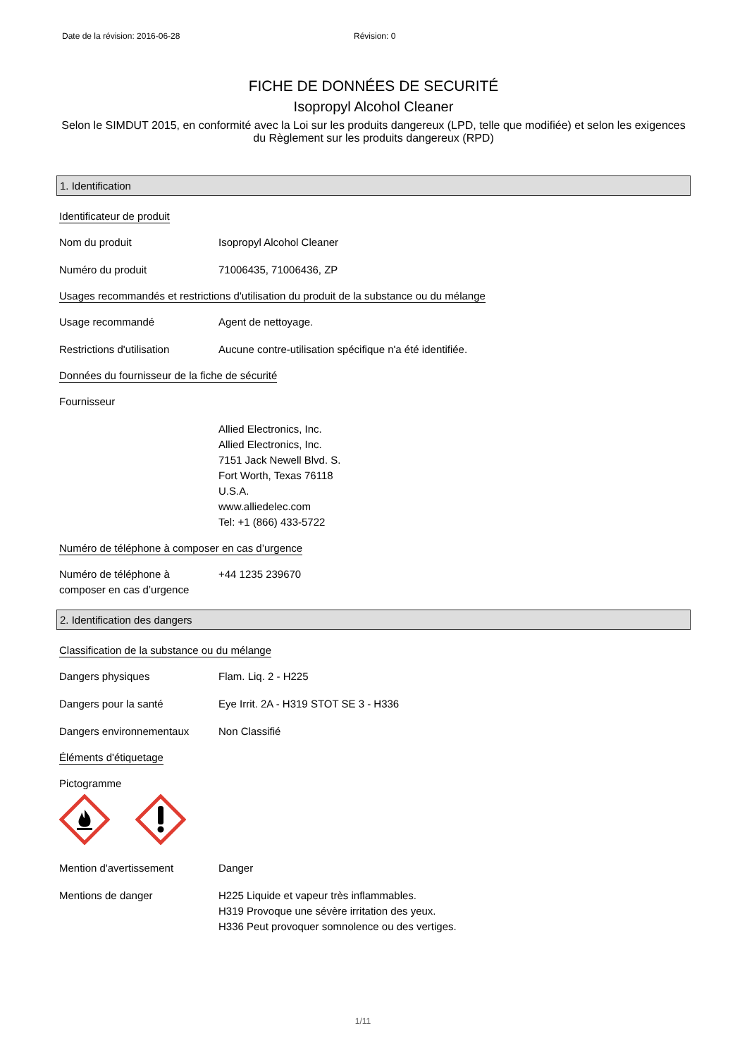Date de la révision: 2016-06-28 Révision: 0
FICHE DE DONNÉES DE SECURITÉ
Isopropyl Alcohol Cleaner
Selon le SIMDUT 2015, en conformité avec la Loi sur les produits dangereux (LPD, telle que modifiée) et selon les exigences du Règlement sur les produits dangereux (RPD)
1. Identification
Identificateur de produit
Nom du produit Isopropyl Alcohol Cleaner
Numéro du produit 71006435, 71006436, ZP
Usages recommandés et restrictions d'utilisation du produit de la substance ou du mélange
Usage recommandé Agent de nettoyage.
Restrictions d'utilisation
Aucune contre-utilisation spécifique n'a été identifiée.
Données du fournisseur de la fiche de sécurité
Fournisseur
Allied Electronics, Inc.
Allied Electronics, Inc.
7151 Jack Newell Blvd. S.
Fort Worth, Texas 76118
U.S.A.
www.alliedelec.com
Tel: +1 (866) 433-5722
Numéro de téléphone à composer en cas d’urgence
Numéro de téléphone à composer en cas d’urgence
+44 1235 239670
2. Identification des dangers
Classification de la substance ou du mélange
Dangers physiques Flam. Liq. 2 - H225
Dangers pour la santé Eye Irrit. 2A - H319 STOT SE 3 - H336
Dangers environnementaux Non Classifié
Éléments d'étiquetage
Pictogramme
Mention d'avertissement Danger
Mentions de danger H225 Liquide et vapeur très inflammables.
H319 Provoque une sévère irritation des yeux.
H336 Peut provoquer somnolence ou des vertiges.
1/11